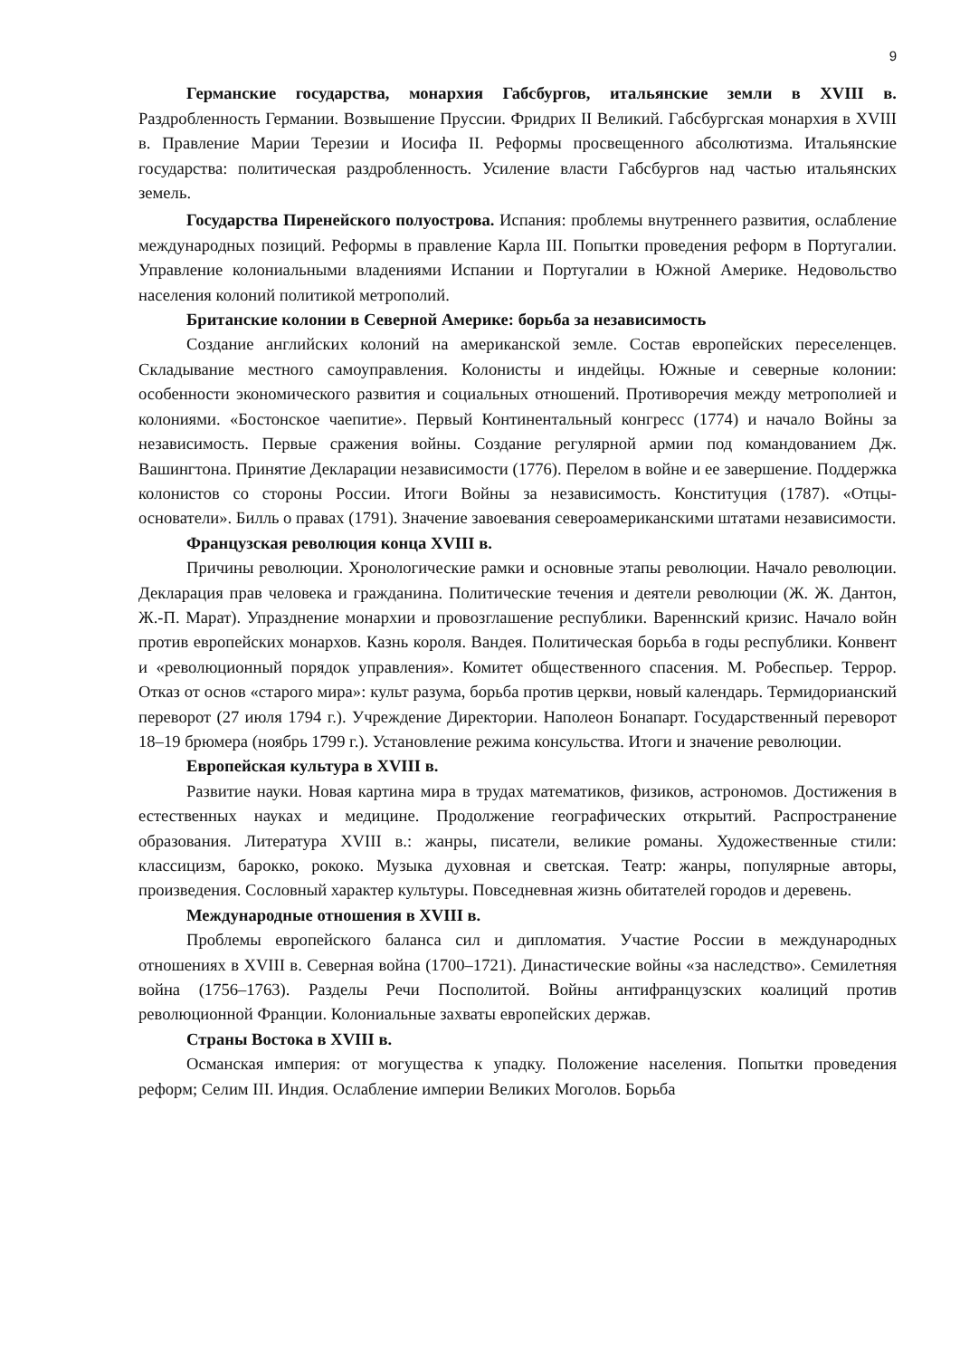9
Германские государства, монархия Габсбургов, итальянские земли в XVIII в. Раздробленность Германии. Возвышение Пруссии. Фридрих II Великий. Габсбургская монархия в XVIII в. Правление Марии Терезии и Иосифа II. Реформы просвещенного абсолютизма. Итальянские государства: политическая раздробленность. Усиление власти Габсбургов над частью итальянских земель.
Государства Пиренейского полуострова. Испания: проблемы внутреннего развития, ослабление международных позиций. Реформы в правление Карла III. Попытки проведения реформ в Португалии. Управление колониальными владениями Испании и Португалии в Южной Америке. Недовольство населения колоний политикой метрополий.
Британские колонии в Северной Америке: борьба за независимость
Создание английских колоний на американской земле. Состав европейских переселенцев. Складывание местного самоуправления. Колонисты и индейцы. Южные и северные колонии: особенности экономического развития и социальных отношений. Противоречия между метрополией и колониями. «Бостонское чаепитие». Первый Континентальный конгресс (1774) и начало Войны за независимость. Первые сражения войны. Создание регулярной армии под командованием Дж. Вашингтона. Принятие Декларации независимости (1776). Перелом в войне и ее завершение. Поддержка колонистов со стороны России. Итоги Войны за независимость. Конституция (1787). «Отцы-основатели». Билль о правах (1791). Значение завоевания североамериканскими штатами независимости.
Французская революция конца XVIII в.
Причины революции. Хронологические рамки и основные этапы революции. Начало революции. Декларация прав человека и гражданина. Политические течения и деятели революции (Ж. Ж. Дантон, Ж.-П. Марат). Упразднение монархии и провозглашение республики. Вареннский кризис. Начало войн против европейских монархов. Казнь короля. Вандея. Политическая борьба в годы республики. Конвент и «революционный порядок управления». Комитет общественного спасения. М. Робеспьер. Террор. Отказ от основ «старого мира»: культ разума, борьба против церкви, новый календарь. Термидорианский переворот (27 июля 1794 г.). Учреждение Директории. Наполеон Бонапарт. Государственный переворот 18–19 брюмера (ноябрь 1799 г.). Установление режима консульства. Итоги и значение революции.
Европейская культура в XVIII в.
Развитие науки. Новая картина мира в трудах математиков, физиков, астрономов. Достижения в естественных науках и медицине. Продолжение географических открытий. Распространение образования. Литература XVIII в.: жанры, писатели, великие романы. Художественные стили: классицизм, барокко, рококо. Музыка духовная и светская. Театр: жанры, популярные авторы, произведения. Сословный характер культуры. Повседневная жизнь обитателей городов и деревень.
Международные отношения в XVIII в.
Проблемы европейского баланса сил и дипломатия. Участие России в международных отношениях в XVIII в. Северная война (1700–1721). Династические войны «за наследство». Семилетняя война (1756–1763). Разделы Речи Посполитой. Войны антифранцузских коалиций против революционной Франции. Колониальные захваты европейских держав.
Страны Востока в XVIII в.
Османская империя: от могущества к упадку. Положение населения. Попытки проведения реформ; Селим III. Индия. Ослабление империи Великих Моголов. Борьба